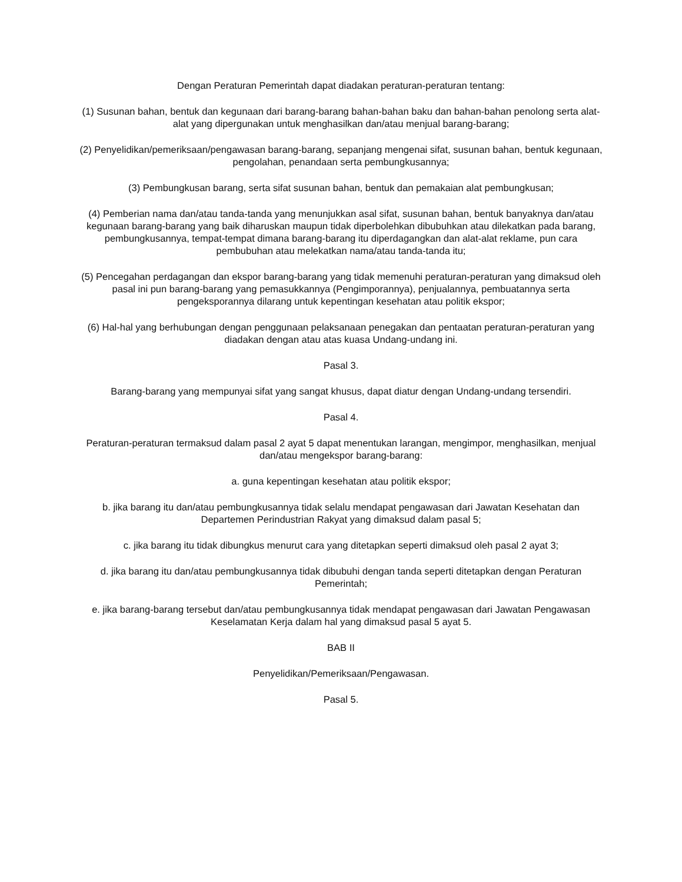Dengan Peraturan Pemerintah dapat diadakan peraturan-peraturan tentang:
(1) Susunan bahan, bentuk dan kegunaan dari barang-barang bahan-bahan baku dan bahan-bahan penolong serta alat-alat yang dipergunakan untuk menghasilkan dan/atau menjual barang-barang;
(2) Penyelidikan/pemeriksaan/pengawasan barang-barang, sepanjang mengenai sifat, susunan bahan, bentuk kegunaan, pengolahan, penandaan serta pembungkusannya;
(3) Pembungkusan barang, serta sifat susunan bahan, bentuk dan pemakaian alat pembungkusan;
(4) Pemberian nama dan/atau tanda-tanda yang menunjukkan asal sifat, susunan bahan, bentuk banyaknya dan/atau kegunaan barang-barang yang baik diharuskan maupun tidak diperbolehkan dibubuhkan atau dilekatkan pada barang, pembungkusannya, tempat-tempat dimana barang-barang itu diperdagangkan dan alat-alat reklame, pun cara pembubuhan atau melekatkan nama/atau tanda-tanda itu;
(5) Pencegahan perdagangan dan ekspor barang-barang yang tidak memenuhi peraturan-peraturan yang dimaksud oleh pasal ini pun barang-barang yang pemasukkannya (Pengimporannya), penjualannya, pembuatannya serta pengeksporannya dilarang untuk kepentingan kesehatan atau politik ekspor;
(6) Hal-hal yang berhubungan dengan penggunaan pelaksanaan penegakan dan pentaatan peraturan-peraturan yang diadakan dengan atau atas kuasa Undang-undang ini.
Pasal 3.
Barang-barang yang mempunyai sifat yang sangat khusus, dapat diatur dengan Undang-undang tersendiri.
Pasal 4.
Peraturan-peraturan termaksud dalam pasal 2 ayat 5 dapat menentukan larangan, mengimpor, menghasilkan, menjual dan/atau mengekspor barang-barang:
a. guna kepentingan kesehatan atau politik ekspor;
b. jika barang itu dan/atau pembungkusannya tidak selalu mendapat pengawasan dari Jawatan Kesehatan dan Departemen Perindustrian Rakyat yang dimaksud dalam pasal 5;
c. jika barang itu tidak dibungkus menurut cara yang ditetapkan seperti dimaksud oleh pasal 2 ayat 3;
d. jika barang itu dan/atau pembungkusannya tidak dibubuhi dengan tanda seperti ditetapkan dengan Peraturan Pemerintah;
e. jika barang-barang tersebut dan/atau pembungkusannya tidak mendapat pengawasan dari Jawatan Pengawasan Keselamatan Kerja dalam hal yang dimaksud pasal 5 ayat 5.
BAB II
Penyelidikan/Pemeriksaan/Pengawasan.
Pasal 5.